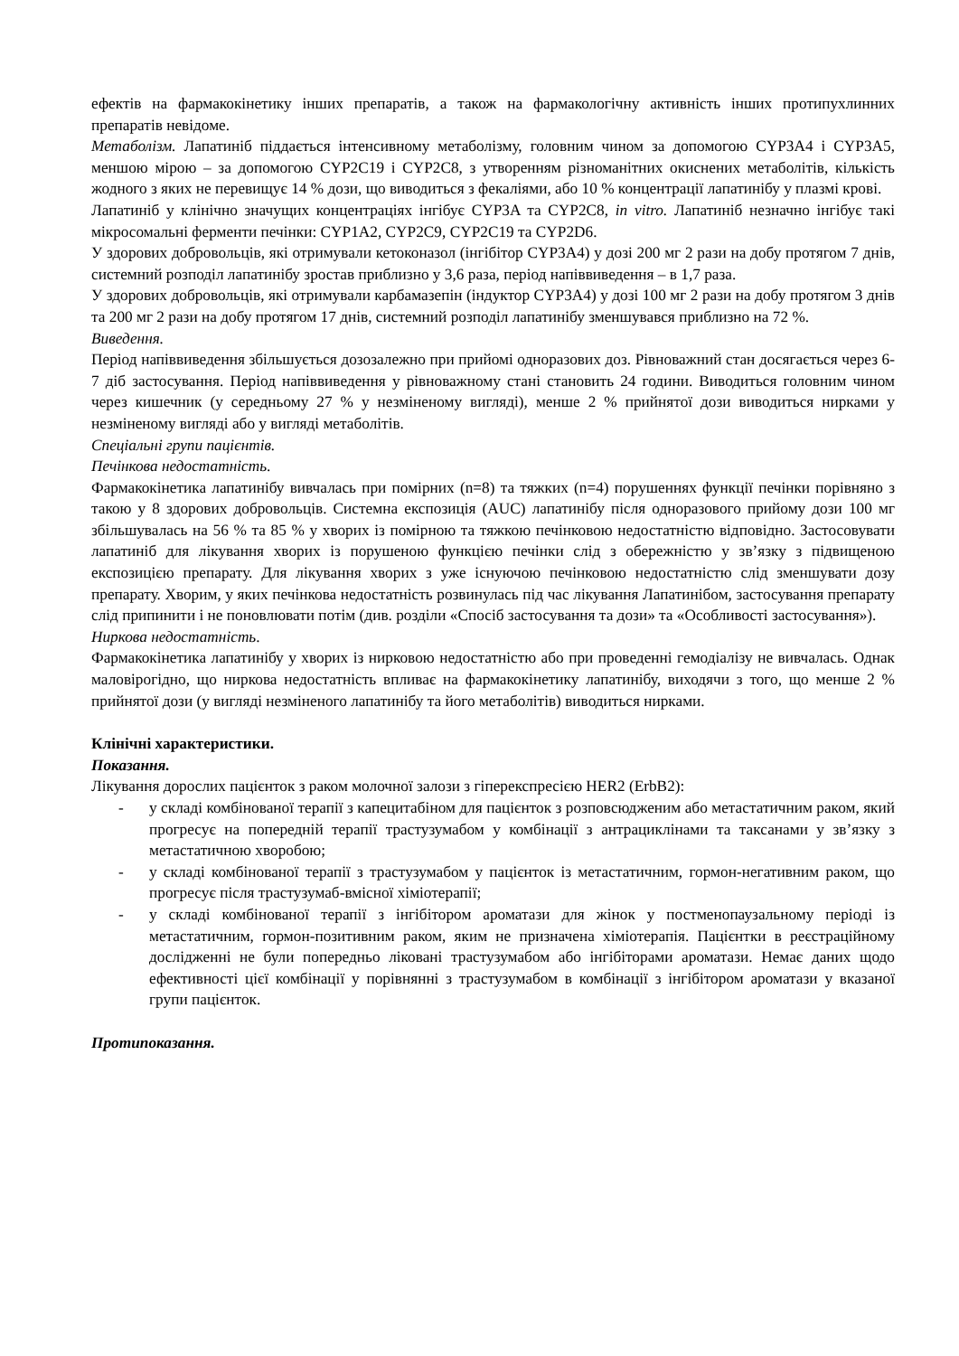ефектів на фармакокінетику інших препаратів, а також на фармакологічну активність інших протипухлинних препаратів невідоме.
Метаболізм. Лапатиніб піддається інтенсивному метаболізму, головним чином за допомогою CYP3A4 і CYP3A5, меншою мірою – за допомогою CYP2C19 і CYP2C8, з утворенням різноманітних окиснених метаболітів, кількість жодного з яких не перевищує 14 % дози, що виводиться з фекаліями, або 10 % концентрації лапатинібу у плазмі крові.
Лапатиніб у клінічно значущих концентраціях інгібує CYP3A та CYP2C8, in vitro. Лапатиніб незначно інгібує такі мікросомальні ферменти печінки: CYP1A2, CYP2C9, CYP2C19 та CYP2D6.
У здорових добровольців, які отримували кетоконазол (інгібітор CYP3A4) у дозі 200 мг 2 рази на добу протягом 7 днів, системний розподіл лапатинібу зростав приблизно у 3,6 раза, період напіввиведення – в 1,7 раза.
У здорових добровольців, які отримували карбамазепін (індуктор CYP3A4) у дозі 100 мг 2 рази на добу протягом 3 днів та 200 мг 2 рази на добу протягом 17 днів, системний розподіл лапатинібу зменшувався приблизно на 72 %.
Виведення.
Період напіввиведення збільшується дозозалежно при прийомі одноразових доз. Рівноважний стан досягається через 6-7 діб застосування. Період напіввиведення у рівноважному стані становить 24 години. Виводиться головним чином через кишечник (у середньому 27 % у незміненому вигляді), менше 2 % прийнятої дози виводиться нирками у незміненому вигляді або у вигляді метаболітів.
Спеціальні групи пацієнтів.
Печінкова недостатність.
Фармакокінетика лапатинібу вивчалась при помірних (n=8) та тяжких (n=4) порушеннях функції печінки порівняно з такою у 8 здорових добровольців. Системна експозиція (AUC) лапатинібу після одноразового прийому дози 100 мг збільшувалась на 56 % та 85 % у хворих із помірною та тяжкою печінковою недостатністю відповідно. Застосовувати лапатиніб для лікування хворих із порушеною функцією печінки слід з обережністю у зв’язку з підвищеною експозицією препарату. Для лікування хворих з уже існуючою печінковою недостатністю слід зменшувати дозу препарату. Хворим, у яких печінкова недостатність розвинулась під час лікування Лапатинібом, застосування препарату слід припинити і не поновлювати потім (див. розділи «Спосіб застосування та дози» та «Особливості застосування»).
Ниркова недостатність.
Фармакокінетика лапатинібу у хворих із нирковою недостатністю або при проведенні гемодіалізу не вивчалась. Однак маловірогідно, що ниркова недостатність впливає на фармакокінетику лапатинібу, виходячи з того, що менше 2 % прийнятої дози (у вигляді незміненого лапатинібу та його метаболітів) виводиться нирками.
Клінічні характеристики.
Показання.
Лікування дорослих пацієнток з раком молочної залози з гіперекспресією HER2 (ErbB2):
- у складі комбінованої терапії з капецитабіном для пацієнток з розповсюдженим або метастатичним раком, який прогресує на попередній терапії трастузумабом у комбінації з антрациклінами та таксанами у зв’язку з метастатичною хворобою;
- у складі комбінованої терапії з трастузумабом у пацієнток із метастатичним, гормон-негативним раком, що прогресує після трастузумаб-вмісної хіміотерапії;
- у складі комбінованої терапії з інгібітором ароматази для жінок у постменопаузальному періоді із метастатичним, гормон-позитивним раком, яким не призначена хіміотерапія. Пацієнтки в реєстраційному дослідженні не були попередньо ліковані трастузумабом або інгібіторами ароматази. Немає даних щодо ефективності цієї комбінації у порівнянні з трастузумабом в комбінації з інгібітором ароматази у вказаної групи пацієнток.
Протипоказання.